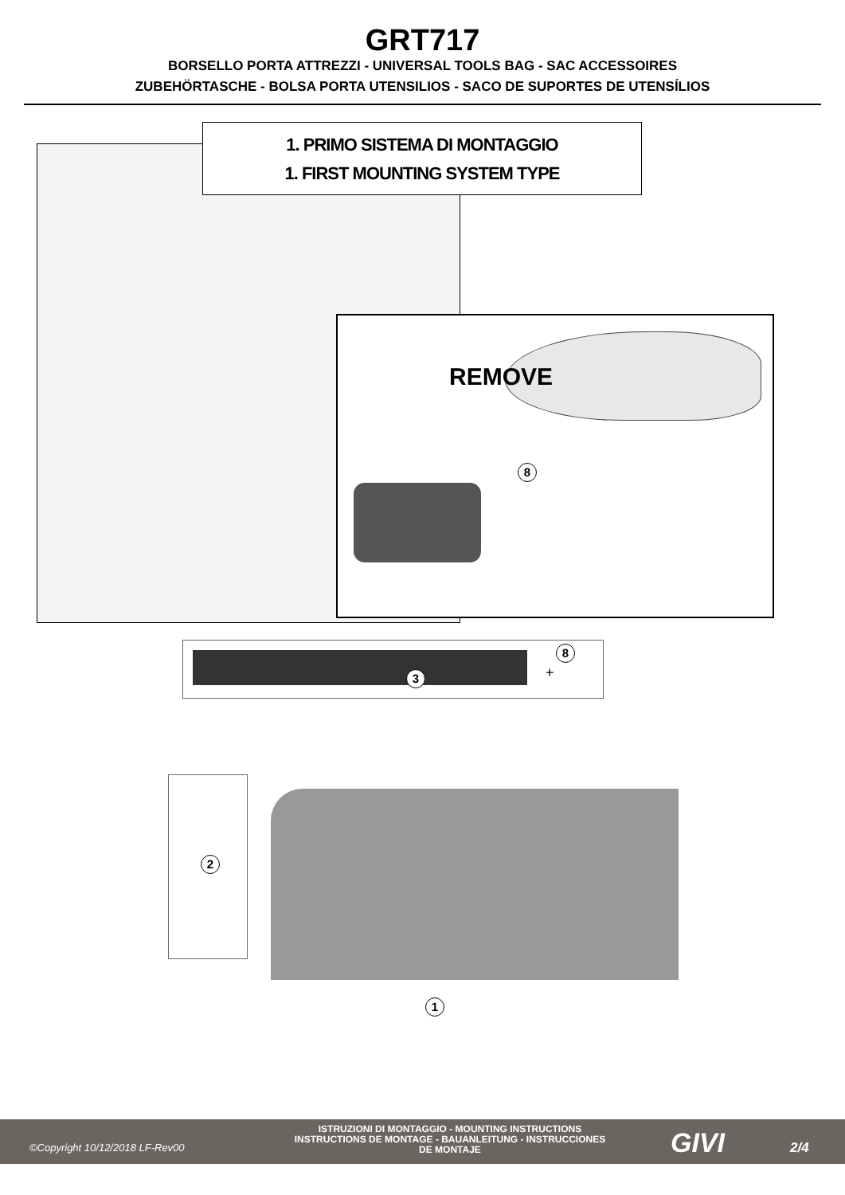GRT717
BORSELLO PORTA ATTREZZI - UNIVERSAL TOOLS BAG - SAC ACCESSOIRES
ZUBEHÖRTASCHE - BOLSA PORTA UTENSILIOS - SACO DE SUPORTES DE UTENSÍLIOS
1. PRIMO SISTEMA DI MONTAGGIO
1. FIRST MOUNTING SYSTEM TYPE
REMOVE
8
3 +
8
2
1
©Copyright 10/12/2018 LF-Rev00
ISTRUZIONI DI MONTAGGIO - MOUNTING INSTRUCTIONS
INSTRUCTIONS DE MONTAGE - BAUANLEITUNG - INSTRUCCIONES
DE MONTAJE
GIVI 2/4